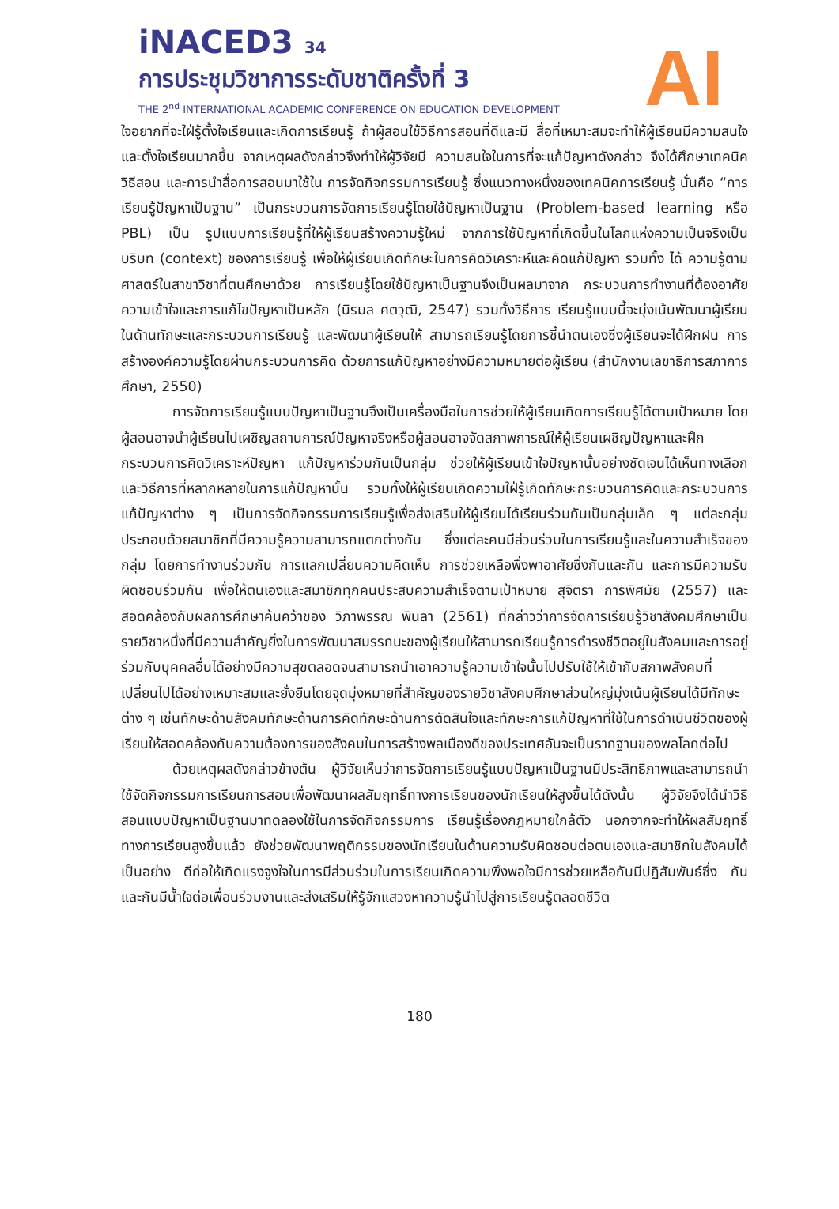iNACED3 34
การประชุมวิชาการระดับชาติครั้งที่ 3
THE 2<sup>nd</sup> INTERNATIONAL ACADEMIC CONFERENCE ON EDUCATION DEVELOPMENT
AI
ใจอยากที่จะใฝ่รู้ตั้งใจเรียนและเกิดการเรียนรู้ ถ้าผู้สอนใช้วิธีการสอนที่ดีและมี สื่อที่เหมาะสมจะทำให้ผู้เรียนมีความสนใจและตั้งใจเรียนมากขึ้น จากเหตุผลดังกล่าวจึงทำให้ผู้วิจัยมี ความสนใจในการที่จะแก้ปัญหาดังกล่าว จึงได้ศึกษาเทคนิควิธีสอน และการนำสื่อการสอนมาใช้ใน การจัดกิจกรรมการเรียนรู้ ซึ่งแนวทางหนึ่งของเทคนิคการเรียนรู้ นั่นคือ “การเรียนรู้ปัญหาเป็นฐาน” เป็นกระบวนการจัดการเรียนรู้โดยใช้ปัญหาเป็นฐาน (Problem-based learning หรือ PBL) เป็น รูปแบบการเรียนรู้ที่ให้ผู้เรียนสร้างความรู้ใหม่ จากการใช้ปัญหาที่เกิดขึ้นในโลกแห่งความเป็นจริงเป็น บริบท (context) ของการเรียนรู้ เพื่อให้ผู้เรียนเกิดทักษะในการคิดวิเคราะห์และคิดแก้ปัญหา รวมทั้ง ได้ ความรู้ตามศาสตร์ในสาขาวิชาที่ตนศึกษาด้วย การเรียนรู้โดยใช้ปัญหาเป็นฐานจึงเป็นผลมาจาก กระบวนการทำงานที่ต้องอาศัยความเข้าใจและการแก้ไขปัญหาเป็นหลัก (นิรมล ศตวุฒิ, 2547) รวมทั้งวิธีการ เรียนรู้แบบนี้จะมุ่งเน้นพัฒนาผู้เรียนในด้านทักษะและกระบวนการเรียนรู้ และพัฒนาผู้เรียนให้ สามารถเรียนรู้โดยการชี้นำตนเองซึ่งผู้เรียนจะได้ฝึกฝน การสร้างองค์ความรู้โดยผ่านกระบวนการคิด ด้วยการแก้ปัญหาอย่างมีความหมายต่อผู้เรียน (สำนักงานเลขาธิการสภาการศึกษา, 2550)
การจัดการเรียนรู้แบบปัญหาเป็นฐานจึงเป็นเครื่องมือในการช่วยให้ผู้เรียนเกิดการเรียนรู้ได้ตามเป้าหมาย โดยผู้สอนอาจนำผู้เรียนไปเผชิญสถานการณ์ปัญหาจริงหรือผู้สอนอาจจัดสภาพการณ์ให้ผู้เรียนเผชิญปัญหาและฝึกกระบวนการคิดวิเคราะห์ปัญหา แก้ปัญหาร่วมกันเป็นกลุ่ม ช่วยให้ผู้เรียนเข้าใจปัญหานั้นอย่างชัดเจนได้เห็นทางเลือกและวิธีการที่หลากหลายในการแก้ปัญหานั้น รวมทั้งให้ผู้เรียนเกิดความใฝ่รู้เกิดทักษะกระบวนการคิดและกระบวนการแก้ปัญหาต่าง ๆ เป็นการจัดกิจกรรมการเรียนรู้เพื่อส่งเสริมให้ผู้เรียนได้เรียนร่วมกันเป็นกลุ่มเล็ก ๆ แต่ละกลุ่มประกอบด้วยสมาชิกที่มีความรู้ความสามารถแตกต่างกัน ซึ่งแต่ละคนมีส่วนร่วมในการเรียนรู้และในความสำเร็จของกลุ่ม โดยการทำงานร่วมกัน การแลกเปลี่ยนความคิดเห็น การช่วยเหลือพึ่งพาอาศัยซึ่งกันและกัน และการมีความรับผิดชอบร่วมกัน เพื่อให้ตนเองและสมาชิกทุกคนประสบความสำเร็จตามเป้าหมาย สุจิตรา การพิศมัย (2557) และสอดคล้องกับผลการศึกษาค้นคว้าของ วิภาพรรณ พินลา (2561) ที่กล่าวว่าการจัดการเรียนรู้วิชาสังคมศึกษาเป็นรายวิชาหนึ่งที่มีความสำคัญยิ่งในการพัฒนาสมรรถนะของผู้เรียนให้สามารถเรียนรู้การดำรงชีวิตอยู่ในสังคมและการอยู่ร่วมกับบุคคลอื่นได้อย่างมีความสุขตลอดจนสามารถนำเอาความรู้ความเข้าใจนั้นไปปรับใช้ให้เข้ากับสภาพสังคมที่เปลี่ยนไปได้อย่างเหมาะสมและยั่งยืนโดยจุดมุ่งหมายที่สำคัญของรายวิชาสังคมศึกษาส่วนใหญ่มุ่งเน้นผู้เรียนได้มีทักษะต่าง ๆ เช่นทักษะด้านสังคมทักษะด้านการคิดทักษะด้านการตัดสินใจและทักษะการแก้ปัญหาที่ใช้ในการดำเนินชีวิตของผู้เรียนให้สอดคล้องกับความต้องการของสังคมในการสร้างพลเมืองดีของประเทศอันจะเป็นรากฐานของพลโลกต่อไป
ด้วยเหตุผลดังกล่าวข้างต้น ผู้วิจัยเห็นว่าการจัดการเรียนรู้แบบปัญหาเป็นฐานมีประสิทธิภาพและสามารถนำใช้จัดกิจกรรมการเรียนการสอนเพื่อพัฒนาผลสัมฤทธิ์ทางการเรียนของนักเรียนให้สูงขึ้นได้ดังนั้น ผู้วิจัยจึงได้นำวิธีสอนแบบปัญหาเป็นฐานมาทดลองใช้ในการจัดกิจกรรมการ เรียนรู้เรื่องกฎหมายใกล้ตัว นอกจากจะทำให้ผลสัมฤทธิ์ทางการเรียนสูงขึ้นแล้ว ยังช่วยพัฒนาพฤติกรรมของนักเรียนในด้านความรับผิดชอบต่อตนเองและสมาชิกในสังคมได้เป็นอย่าง ดีก่อให้เกิดแรงจูงใจในการมีส่วนร่วมในการเรียนเกิดความพึงพอใจมีการช่วยเหลือกันมีปฏิสัมพันธ์ซึ่ง กันและกันมีน้ำใจต่อเพื่อนร่วมงานและส่งเสริมให้รู้จักแสวงหาความรู้นำไปสู่การเรียนรู้ตลอดชีวิต
180